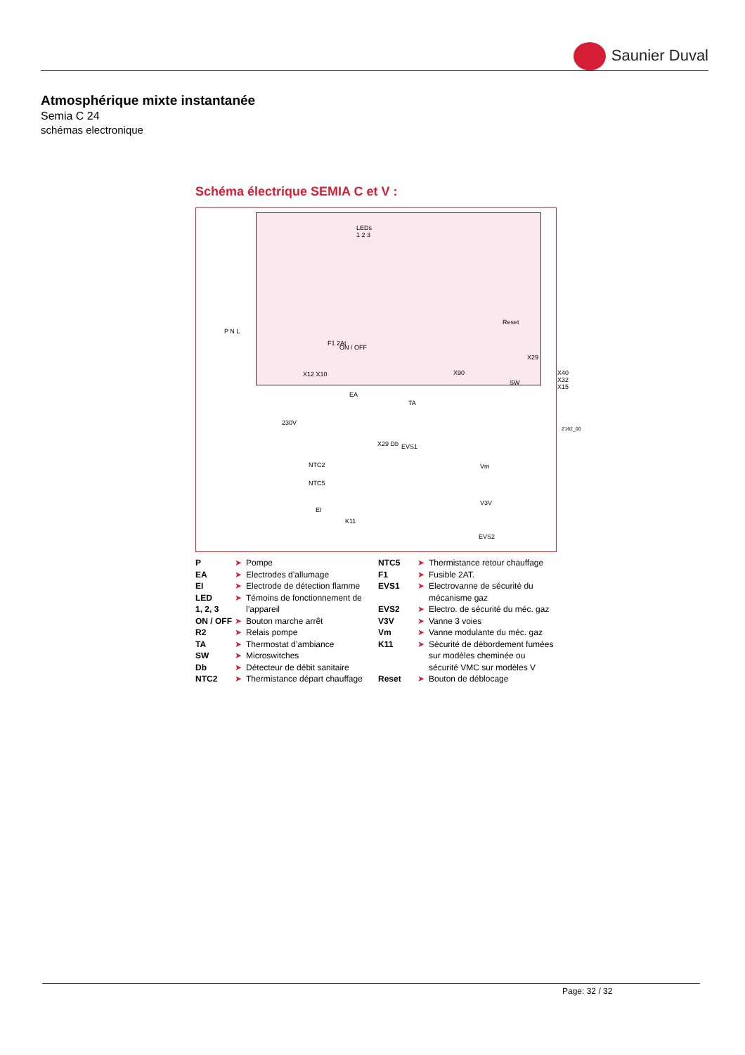Saunier Duval
Atmosphérique mixte instantanée
Semia C 24
schémas electronique
Schéma électrique SEMIA C et V :
LEDs
1 2 3
ON / OFF
Reset
SW
X12 X10 X90 X40 X32 X15
X29
F1 2At
P N L
230V
EA
TA
X29 Db EVS1
NTC2
NTC5
EI
K11
Vm
V3V
EVS2
Z162_00
P ➤ Pompe
EA ➤ Electrodes d’allumage
EI ➤ Electrode de détection flamme
LED ➤ Témoins de fonctionnement de
1, 2, 3 l’appareil
ON / OFF ➤ Bouton marche arrêt
R2 ➤ Relais pompe
TA ➤ Thermostat d’ambiance
SW ➤ Microswitches
Db ➤ Détecteur de débit sanitaire
NTC2 ➤ Thermistance départ chauffage
NTC5 ➤ Thermistance retour chauffage
F1 ➤ Fusible 2AT.
EVS1 ➤ Electrovanne de sécurité du
mécanisme gaz
EVS2 ➤ Electro. de sécurité du méc. gaz
V3V ➤ Vanne 3 voies
Vm ➤ Vanne modulante du méc. gaz
K11 ➤ Sécurité de débordement fumées
sur modèles cheminée ou
sécurité VMC sur modèles V
Reset ➤ Bouton de déblocage
Page: 32 / 32